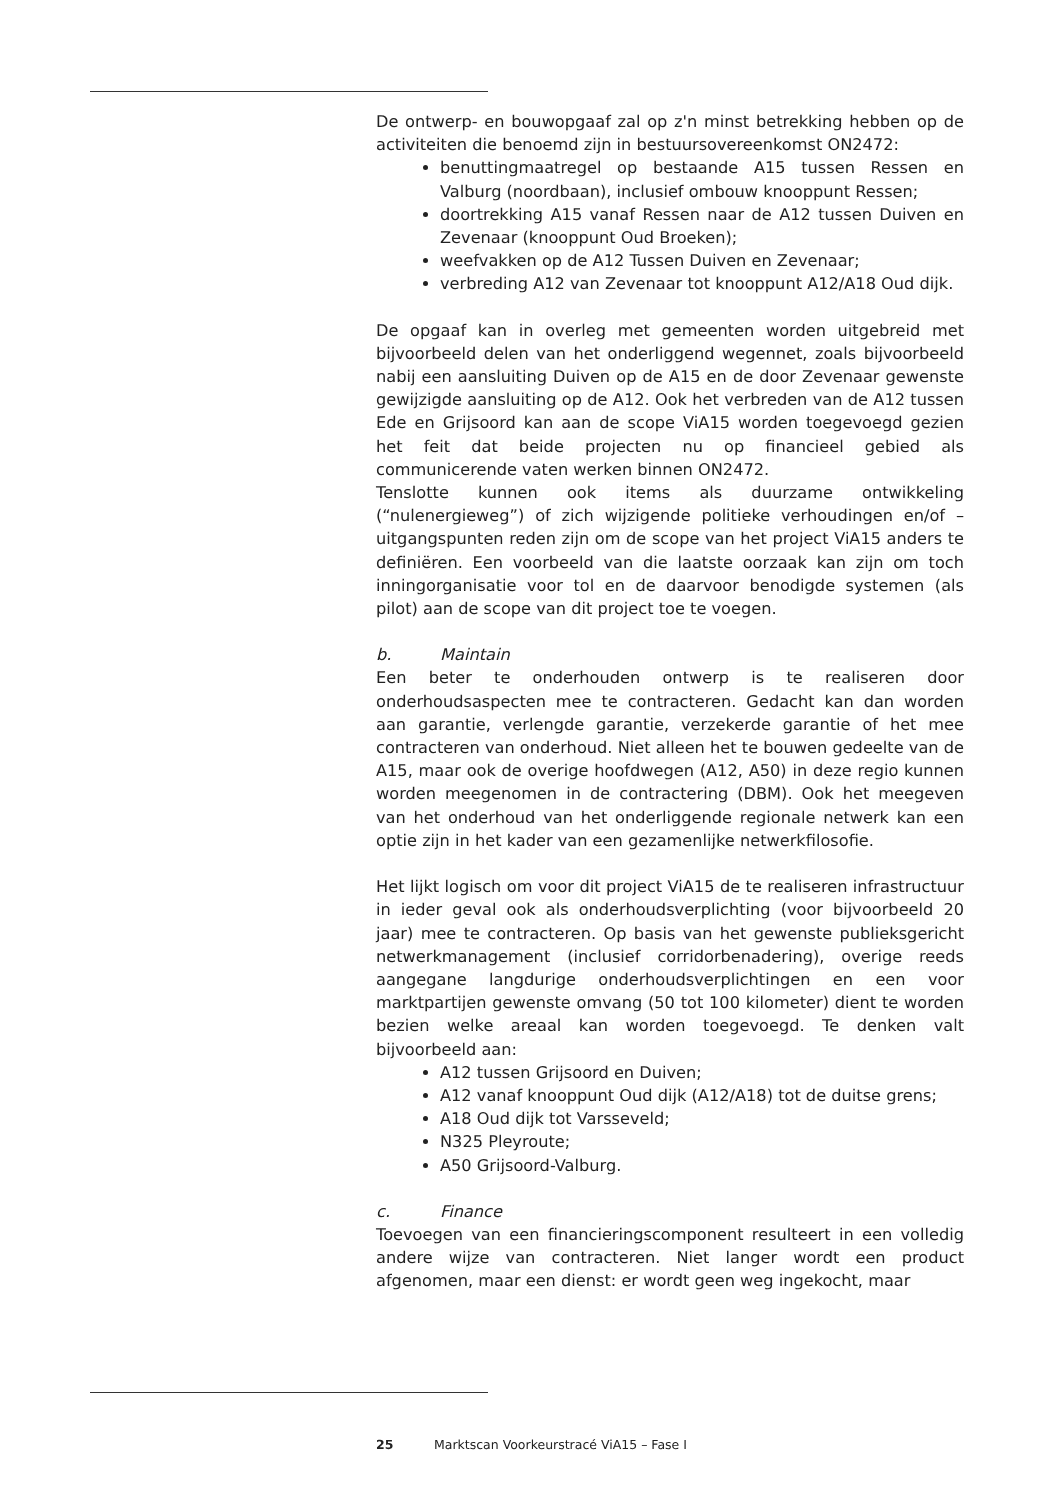De ontwerp- en bouwopgaaf zal op z'n minst betrekking hebben op de activiteiten die benoemd zijn in bestuursovereenkomst ON2472:
benuttingmaatregel op bestaande A15 tussen Ressen en Valburg (noordbaan), inclusief ombouw knooppunt Ressen;
doortrekking A15 vanaf Ressen naar de A12 tussen Duiven en Zevenaar (knooppunt Oud Broeken);
weefvakken op de A12 Tussen Duiven en Zevenaar;
verbreding A12 van Zevenaar tot knooppunt A12/A18 Oud dijk.
De opgaaf kan in overleg met gemeenten worden uitgebreid met bijvoorbeeld delen van het onderliggend wegennet, zoals bijvoorbeeld nabij een aansluiting Duiven op de A15 en de door Zevenaar gewenste gewijzigde aansluiting op de A12. Ook het verbreden van de A12 tussen Ede en Grijsoord kan aan de scope ViA15 worden toegevoegd gezien het feit dat beide projecten nu op financieel gebied als communicerende vaten werken binnen ON2472.
Tenslotte kunnen ook items als duurzame ontwikkeling (“nulenergieweg”) of zich wijzigende politieke verhoudingen en/of –uitgangspunten reden zijn om de scope van het project ViA15 anders te definiëren. Een voorbeeld van die laatste oorzaak kan zijn om toch inningorganisatie voor tol en de daarvoor benodigde systemen (als pilot) aan de scope van dit project toe te voegen.
b. Maintain
Een beter te onderhouden ontwerp is te realiseren door onderhoudsaspecten mee te contracteren. Gedacht kan dan worden aan garantie, verlengde garantie, verzekerde garantie of het mee contracteren van onderhoud. Niet alleen het te bouwen gedeelte van de A15, maar ook de overige hoofdwegen (A12, A50) in deze regio kunnen worden meegenomen in de contractering (DBM). Ook het meegeven van het onderhoud van het onderliggende regionale netwerk kan een optie zijn in het kader van een gezamenlijke netwerkfilosofie.
Het lijkt logisch om voor dit project ViA15 de te realiseren infrastructuur in ieder geval ook als onderhoudsverplichting (voor bijvoorbeeld 20 jaar) mee te contracteren. Op basis van het gewenste publieksgericht netwerkmanagement (inclusief corridorbenadering), overige reeds aangegane langdurige onderhoudsverplichtingen en een voor marktpartijen gewenste omvang (50 tot 100 kilometer) dient te worden bezien welke areaal kan worden toegevoegd. Te denken valt bijvoorbeeld aan:
A12 tussen Grijsoord en Duiven;
A12 vanaf knooppunt Oud dijk (A12/A18) tot de duitse grens;
A18 Oud dijk tot Varsseveld;
N325 Pleyroute;
A50 Grijsoord-Valburg.
c. Finance
Toevoegen van een financieringscomponent resulteert in een volledig andere wijze van contracteren. Niet langer wordt een product afgenomen, maar een dienst: er wordt geen weg ingekocht, maar
25 Marktscan Voorkeurstracé ViA15 – Fase I